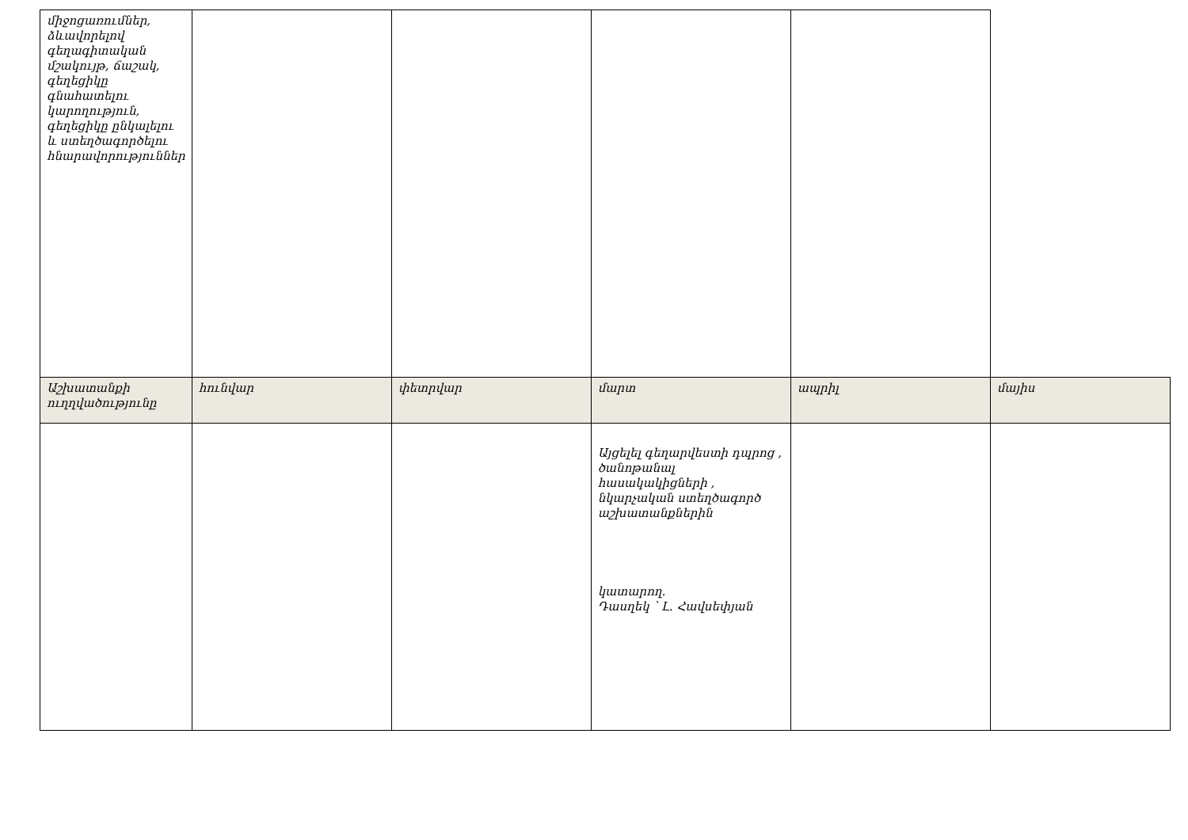| միջոցառումներ, ձևավորելով գեղագիտական մշակույթ, ճաշակ, գեղեցիկը գնահատելու կարողություն, գեղեցիկը ընկալելու և ստեղծագործելու հնարավորություններ | | | | | |
| Աշխատանքի ուղղվածությունը | հունվար | փետրվար | մարտ | ապրիլ | մայիս |
| | | | Այցելել գեղարվեստի դպրոց , ծանոթանալ հասակակիցների , նկարչական ստեղծագործ աշխատանքներին կատարող. Դասղեկ ՝ Լ. Հավսեփյան | | |